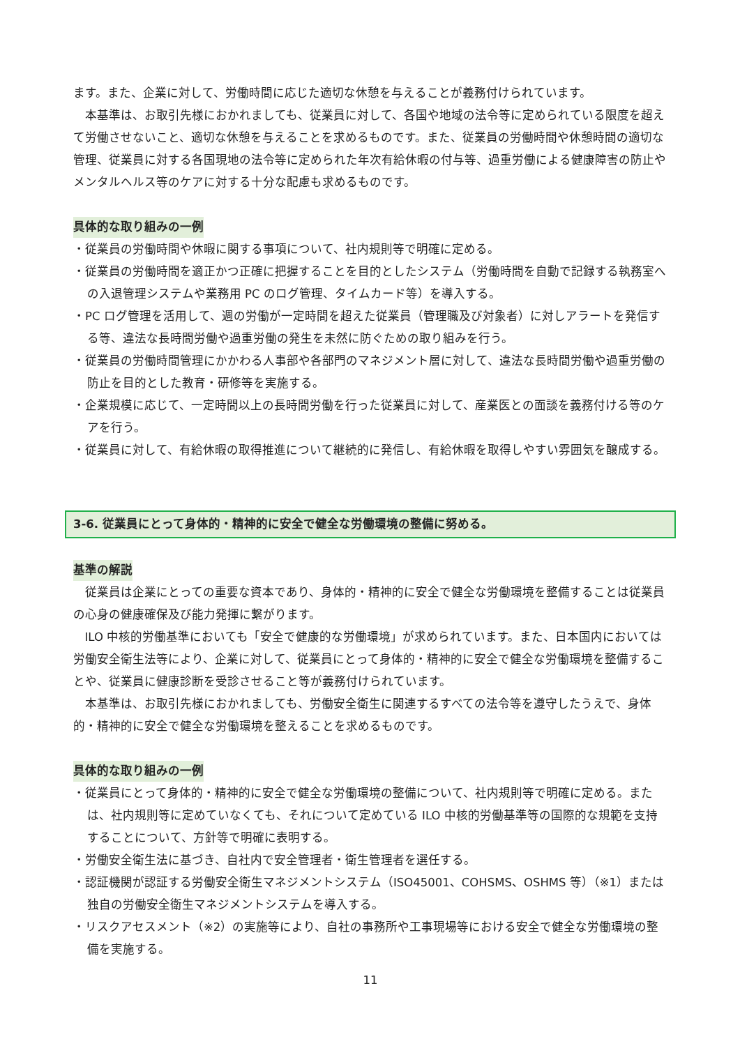ます。また、企業に対して、労働時間に応じた適切な休憩を与えることが義務付けられています。
本基準は、お取引先様におかれましても、従業員に対して、各国や地域の法令等に定められている限度を超えて労働させないこと、適切な休憩を与えることを求めるものです。また、従業員の労働時間や休憩時間の適切な管理、従業員に対する各国現地の法令等に定められた年次有給休暇の付与等、過重労働による健康障害の防止やメンタルヘルス等のケアに対する十分な配慮も求めるものです。
具体的な取り組みの一例
・従業員の労働時間や休暇に関する事項について、社内規則等で明確に定める。
・従業員の労働時間を適正かつ正確に把握することを目的としたシステム（労働時間を自動で記録する執務室への入退管理システムや業務用 PC のログ管理、タイムカード等）を導入する。
・PC ログ管理を活用して、週の労働が一定時間を超えた従業員（管理職及び対象者）に対しアラートを発信する等、違法な長時間労働や過重労働の発生を未然に防ぐための取り組みを行う。
・従業員の労働時間管理にかかわる人事部や各部門のマネジメント層に対して、違法な長時間労働や過重労働の防止を目的とした教育・研修等を実施する。
・企業規模に応じて、一定時間以上の長時間労働を行った従業員に対して、産業医との面談を義務付ける等のケアを行う。
・従業員に対して、有給休暇の取得推進について継続的に発信し、有給休暇を取得しやすい雰囲気を醸成する。
3-6. 従業員にとって身体的・精神的に安全で健全な労働環境の整備に努める。
基準の解説
従業員は企業にとっての重要な資本であり、身体的・精神的に安全で健全な労働環境を整備することは従業員の心身の健康確保及び能力発揮に繋がります。
ILO 中核的労働基準においても「安全で健康的な労働環境」が求められています。また、日本国内においては労働安全衛生法等により、企業に対して、従業員にとって身体的・精神的に安全で健全な労働環境を整備することや、従業員に健康診断を受診させること等が義務付けられています。
本基準は、お取引先様におかれましても、労働安全衛生に関連するすべての法令等を遵守したうえで、身体的・精神的に安全で健全な労働環境を整えることを求めるものです。
具体的な取り組みの一例
・従業員にとって身体的・精神的に安全で健全な労働環境の整備について、社内規則等で明確に定める。または、社内規則等に定めていなくても、それについて定めている ILO 中核的労働基準等の国際的な規範を支持することについて、方針等で明確に表明する。
・労働安全衛生法に基づき、自社内で安全管理者・衛生管理者を選任する。
・認証機関が認証する労働安全衛生マネジメントシステム（ISO45001、COHSMS、OSHMS 等）（※1）または独自の労働安全衛生マネジメントシステムを導入する。
・リスクアセスメント（※2）の実施等により、自社の事務所や工事現場等における安全で健全な労働環境の整備を実施する。
11